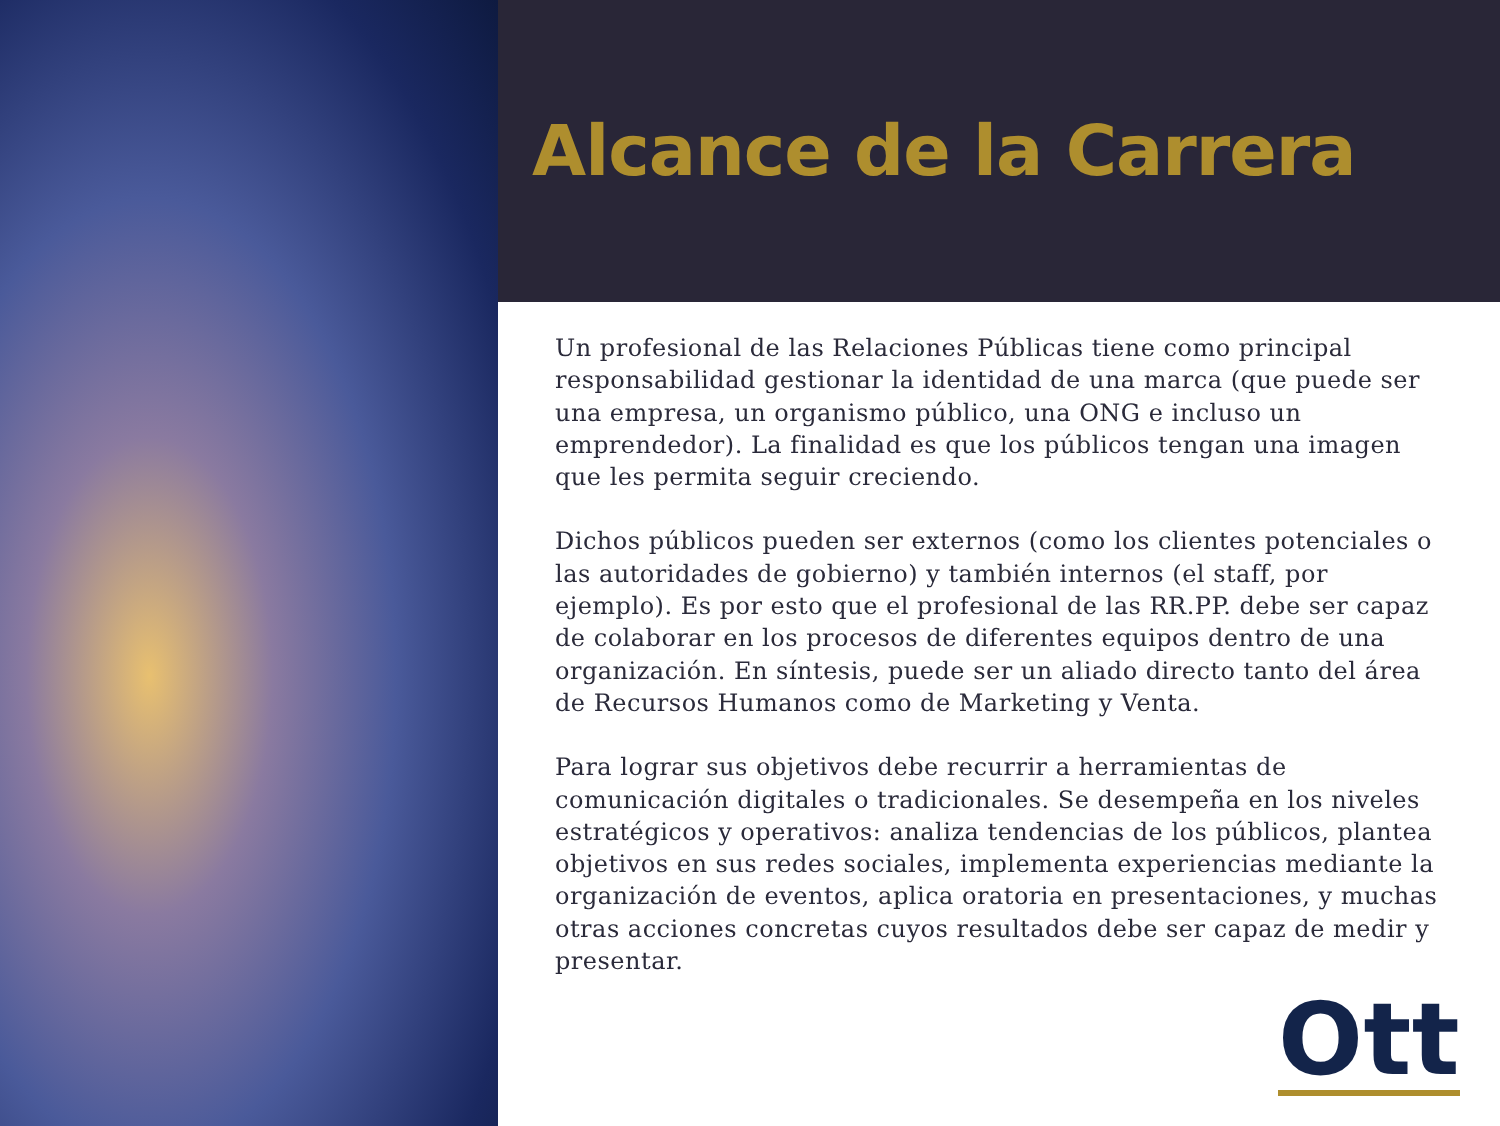Alcance de la Carrera
Un profesional de las Relaciones Públicas tiene como principal responsabilidad gestionar la identidad de una marca (que puede ser una empresa, un organismo público, una ONG e incluso un emprendedor). La finalidad es que los públicos tengan una imagen que les permita seguir creciendo.
Dichos públicos pueden ser externos (como los clientes potenciales o las autoridades de gobierno) y también internos (el staff, por ejemplo). Es por esto que el profesional de las RR.PP. debe ser capaz de colaborar en los procesos de diferentes equipos dentro de una organización. En síntesis, puede ser un aliado directo tanto del área de Recursos Humanos como de Marketing y Venta.
Para lograr sus objetivos debe recurrir a herramientas de comunicación digitales o tradicionales. Se desempeña en los niveles estratégicos y operativos: analiza tendencias de los públicos, plantea objetivos en sus redes sociales, implementa experiencias mediante la organización de eventos, aplica oratoria en presentaciones, y muchas otras acciones concretas cuyos resultados debe ser capaz de medir y presentar.
Ott